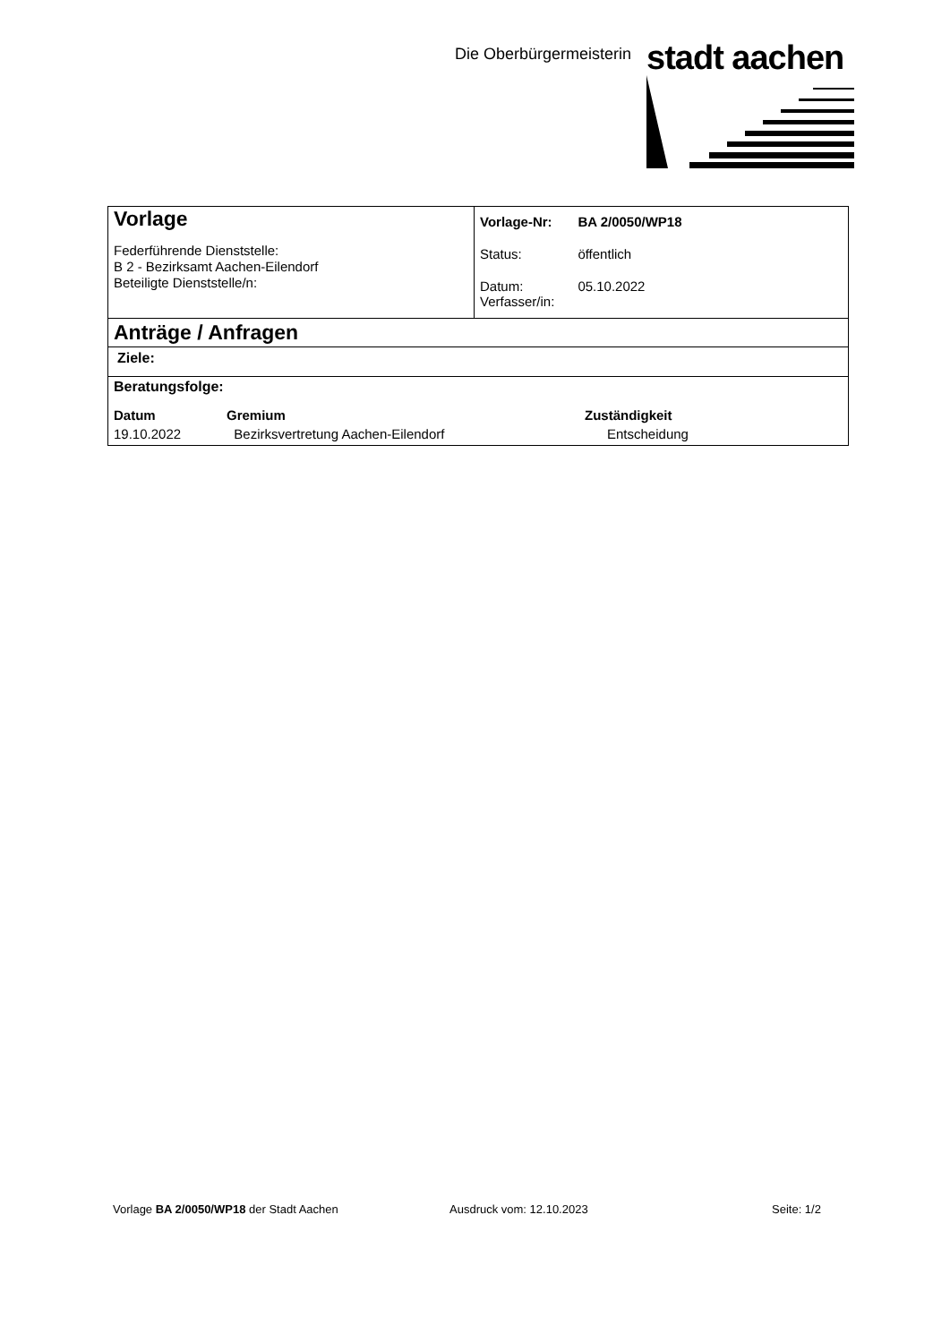Die Oberbürgermeisterin stadt aachen
Vorlage
Federführende Dienststelle:
B 2 - Bezirksamt Aachen-Eilendorf
Beteiligte Dienststelle/n:
| Vorlage-Nr: | BA 2/0050/WP18 |
| Status: | öffentlich |
| Datum: Verfasser/in: | 05.10.2022 |
Anträge / Anfragen
Ziele:
Beratungsfolge:
| Datum | Gremium | Zuständigkeit |
| --- | --- | --- |
| 19.10.2022 | Bezirksvertretung Aachen-Eilendorf | Entscheidung |
Vorlage BA 2/0050/WP18 der Stadt Aachen Ausdruck vom: 12.10.2023 Seite: 1/2